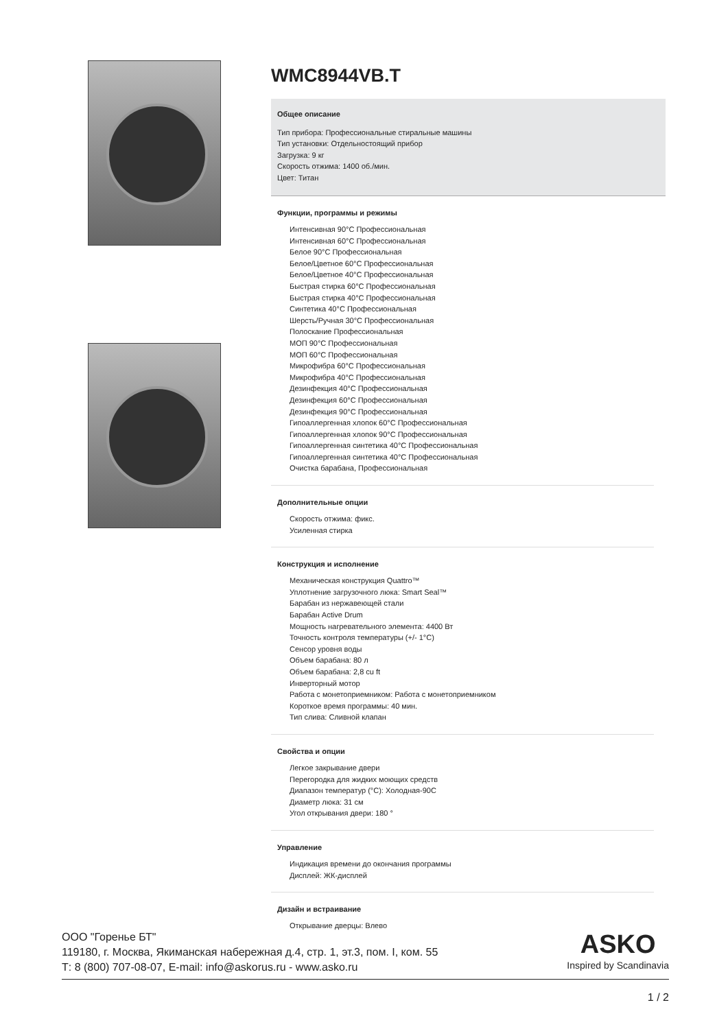WMC8944VB.T
Общее описание
Тип прибора: Профессиональные стиральные машины
Тип установки: Отдельностоящий прибор
Загрузка: 9 кг
Скорость отжима: 1400 об./мин.
Цвет: Титан
Функции, программы и режимы
Интенсивная 90°C Профессиональная
Интенсивная 60°C Профессиональная
Белое 90°C Профессиональная
Белое/Цветное 60°C Профессиональная
Белое/Цветное 40°C Профессиональная
Быстрая стирка 60°C Профессиональная
Быстрая стирка 40°C Профессиональная
Синтетика 40°C Профессиональная
Шерсть/Ручная 30°C Профессиональная
Полоскание Профессиональная
МОП 90°C Профессиональная
МОП 60°C Профессиональная
Микрофибра 60°C Профессиональная
Микрофибра 40°C Профессиональная
Дезинфекция 40°C Профессиональная
Дезинфекция 60°C Профессиональная
Дезинфекция 90°C Профессиональная
Гипоаллергенная хлопок 60°C Профессиональная
Гипоаллергенная хлопок 90°C Профессиональная
Гипоаллергенная синтетика 40°C Профессиональная
Гипоаллергенная синтетика 40°C Профессиональная
Очистка барабана, Профессиональная
Дополнительные опции
Скорость отжима: фикс.
Усиленная стирка
Конструкция и исполнение
Механическая конструкция Quattro™
Уплотнение загрузочного люка: Smart Seal™
Барабан из нержавеющей стали
Барабан Active Drum
Мощность нагревательного элемента: 4400 Вт
Точность контроля температуры (+/- 1°C)
Сенсор уровня воды
Объем барабана: 80 л
Объем барабана: 2,8 cu ft
Инверторный мотор
Работа с монетоприемником: Работа с монетоприемником
Короткое время программы: 40 мин.
Тип слива: Сливной клапан
Свойства и опции
Легкое закрывание двери
Перегородка для жидких моющих средств
Диапазон температур (°C): Холодная-90C
Диаметр люка: 31 см
Угол открывания двери: 180 °
Управление
Индикация времени до окончания программы
Дисплей: ЖК-дисплей
Дизайн и встраивание
Открывание дверцы: Влево
ООО "Горенье БТ"
119180, г. Москва, Якиманская набережная д.4, стр. 1, эт.3, пом. I, ком. 55
Т: 8 (800) 707-08-07, E-mail: info@askorus.ru - www.asko.ru
ASKO
Inspired by Scandinavia
1 / 2